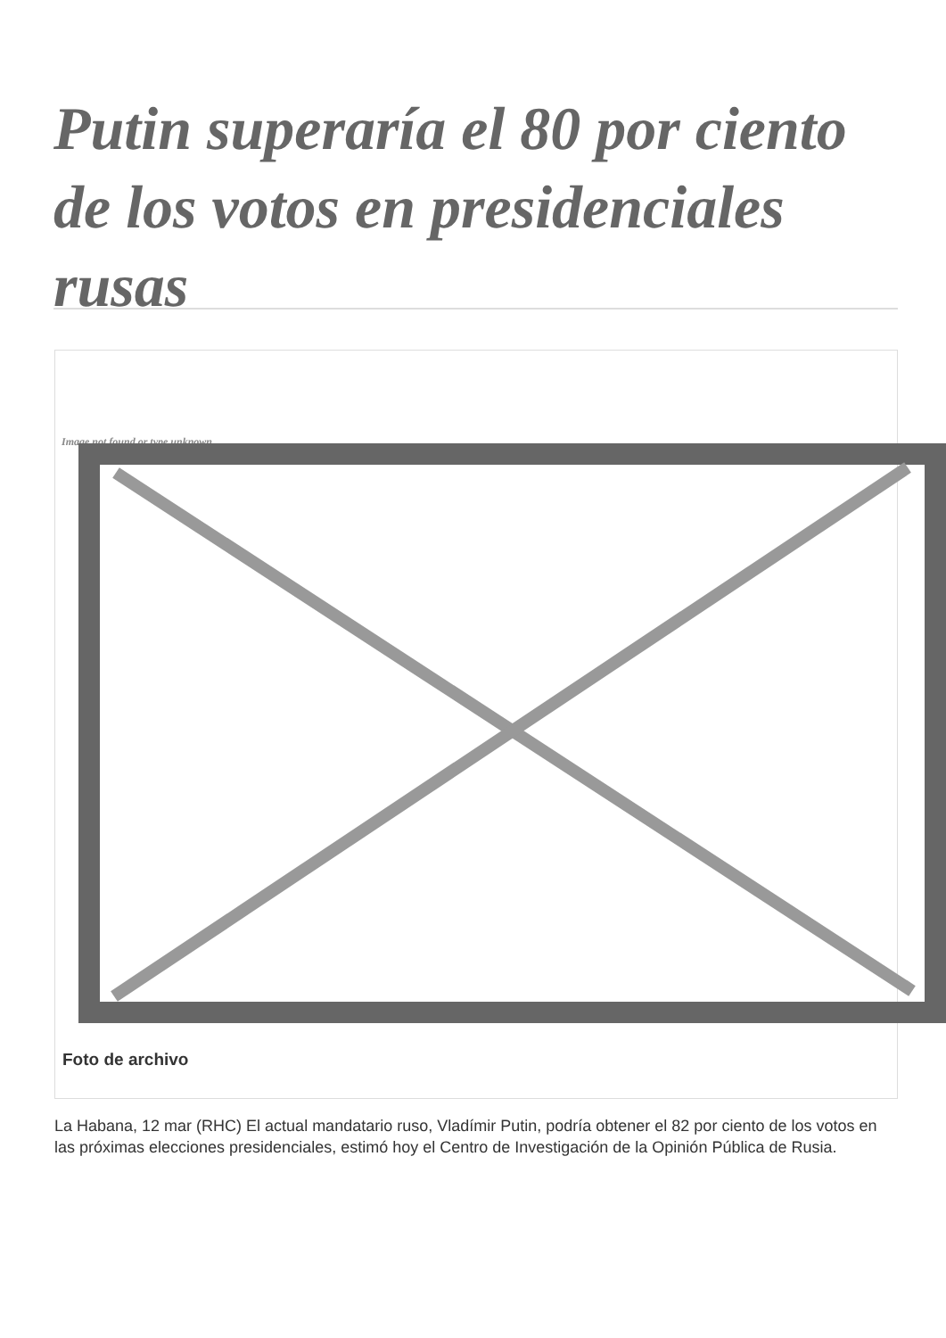Putin superaría el 80 por ciento de los votos en presidenciales rusas
Image not found or type unknown
Foto de archivo
La Habana, 12 mar (RHC) El actual mandatario ruso, Vladímir Putin, podría obtener el 82 por ciento de los votos en las próximas elecciones presidenciales, estimó hoy el Centro de Investigación de la Opinión Pública de Rusia.